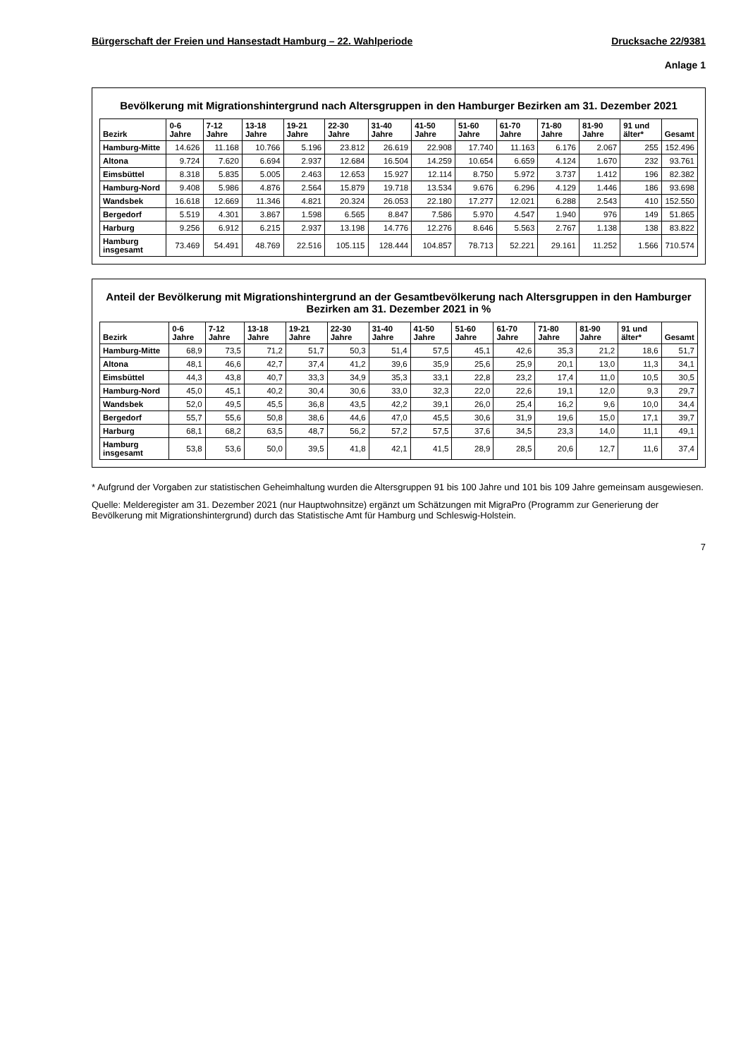Bürgerschaft der Freien und Hansestadt Hamburg – 22. Wahlperiode Drucksache 22/9381
Anlage 1
Bevölkerung mit Migrationshintergrund nach Altersgruppen in den Hamburger Bezirken am 31. Dezember 2021
| Bezirk | 0-6 Jahre | 7-12 Jahre | 13-18 Jahre | 19-21 Jahre | 22-30 Jahre | 31-40 Jahre | 41-50 Jahre | 51-60 Jahre | 61-70 Jahre | 71-80 Jahre | 81-90 Jahre | 91 und älter* | Gesamt |
| --- | --- | --- | --- | --- | --- | --- | --- | --- | --- | --- | --- | --- | --- |
| Hamburg-Mitte | 14.626 | 11.168 | 10.766 | 5.196 | 23.812 | 26.619 | 22.908 | 17.740 | 11.163 | 6.176 | 2.067 | 255 | 152.496 |
| Altona | 9.724 | 7.620 | 6.694 | 2.937 | 12.684 | 16.504 | 14.259 | 10.654 | 6.659 | 4.124 | 1.670 | 232 | 93.761 |
| Eimsbüttel | 8.318 | 5.835 | 5.005 | 2.463 | 12.653 | 15.927 | 12.114 | 8.750 | 5.972 | 3.737 | 1.412 | 196 | 82.382 |
| Hamburg-Nord | 9.408 | 5.986 | 4.876 | 2.564 | 15.879 | 19.718 | 13.534 | 9.676 | 6.296 | 4.129 | 1.446 | 186 | 93.698 |
| Wandsbek | 16.618 | 12.669 | 11.346 | 4.821 | 20.324 | 26.053 | 22.180 | 17.277 | 12.021 | 6.288 | 2.543 | 410 | 152.550 |
| Bergedorf | 5.519 | 4.301 | 3.867 | 1.598 | 6.565 | 8.847 | 7.586 | 5.970 | 4.547 | 1.940 | 976 | 149 | 51.865 |
| Harburg | 9.256 | 6.912 | 6.215 | 2.937 | 13.198 | 14.776 | 12.276 | 8.646 | 5.563 | 2.767 | 1.138 | 138 | 83.822 |
| Hamburg insgesamt | 73.469 | 54.491 | 48.769 | 22.516 | 105.115 | 128.444 | 104.857 | 78.713 | 52.221 | 29.161 | 11.252 | 1.566 | 710.574 |
Anteil der Bevölkerung mit Migrationshintergrund an der Gesamtbevölkerung nach Altersgruppen in den Hamburger Bezirken am 31. Dezember 2021 in %
| Bezirk | 0-6 Jahre | 7-12 Jahre | 13-18 Jahre | 19-21 Jahre | 22-30 Jahre | 31-40 Jahre | 41-50 Jahre | 51-60 Jahre | 61-70 Jahre | 71-80 Jahre | 81-90 Jahre | 91 und älter* | Gesamt |
| --- | --- | --- | --- | --- | --- | --- | --- | --- | --- | --- | --- | --- | --- |
| Hamburg-Mitte | 68,9 | 73,5 | 71,2 | 51,7 | 50,3 | 51,4 | 57,5 | 45,1 | 42,6 | 35,3 | 21,2 | 18,6 | 51,7 |
| Altona | 48,1 | 46,6 | 42,7 | 37,4 | 41,2 | 39,6 | 35,9 | 25,6 | 25,9 | 20,1 | 13,0 | 11,3 | 34,1 |
| Eimsbüttel | 44,3 | 43,8 | 40,7 | 33,3 | 34,9 | 35,3 | 33,1 | 22,8 | 23,2 | 17,4 | 11,0 | 10,5 | 30,5 |
| Hamburg-Nord | 45,0 | 45,1 | 40,2 | 30,4 | 30,6 | 33,0 | 32,3 | 22,0 | 22,6 | 19,1 | 12,0 | 9,3 | 29,7 |
| Wandsbek | 52,0 | 49,5 | 45,5 | 36,8 | 43,5 | 42,2 | 39,1 | 26,0 | 25,4 | 16,2 | 9,6 | 10,0 | 34,4 |
| Bergedorf | 55,7 | 55,6 | 50,8 | 38,6 | 44,6 | 47,0 | 45,5 | 30,6 | 31,9 | 19,6 | 15,0 | 17,1 | 39,7 |
| Harburg | 68,1 | 68,2 | 63,5 | 48,7 | 56,2 | 57,2 | 57,5 | 37,6 | 34,5 | 23,3 | 14,0 | 11,1 | 49,1 |
| Hamburg insgesamt | 53,8 | 53,6 | 50,0 | 39,5 | 41,8 | 42,1 | 41,5 | 28,9 | 28,5 | 20,6 | 12,7 | 11,6 | 37,4 |
* Aufgrund der Vorgaben zur statistischen Geheimhaltung wurden die Altersgruppen 91 bis 100 Jahre und 101 bis 109 Jahre gemeinsam ausgewiesen.
Quelle: Melderegister am 31. Dezember 2021 (nur Hauptwohnsitze) ergänzt um Schätzungen mit MigraPro (Programm zur Generierung der Bevölkerung mit Migrationshintergrund) durch das Statistische Amt für Hamburg und Schleswig-Holstein.
7